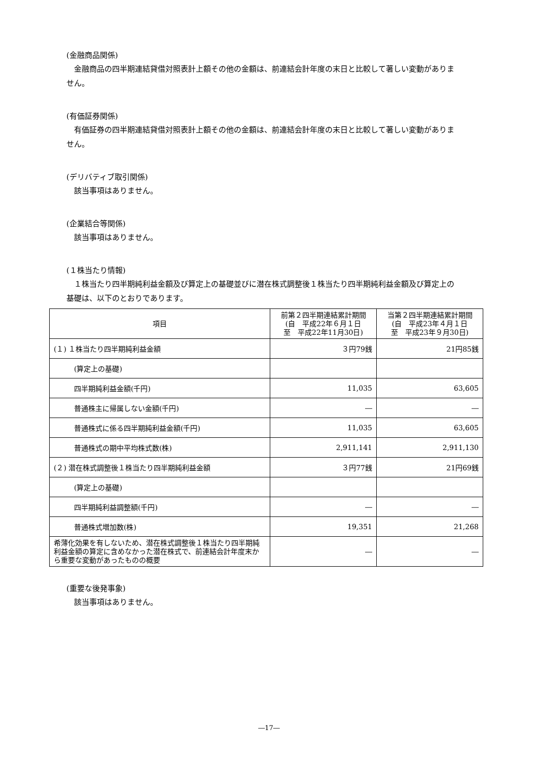(金融商品関係)
金融商品の四半期連結貸借対照表計上額その他の金額は、前連結会計年度の末日と比較して著しい変動がありま
せん。
(有価証券関係)
有価証券の四半期連結貸借対照表計上額その他の金額は、前連結会計年度の末日と比較して著しい変動がありま
せん。
(デリバティブ取引関係)
該当事項はありません。
(企業結合等関係)
該当事項はありません。
(１株当たり情報)
１株当たり四半期純利益金額及び算定上の基礎並びに潜在株式調整後１株当たり四半期純利益金額及び算定上の
基礎は、以下のとおりであります。
| 項目 | 前第２四半期連結累計期間 (自 平成22年６月１日 至 平成22年11月30日) | 当第２四半期連結累計期間 (自 平成23年４月１日 至 平成23年９月30日) |
| --- | --- | --- |
| (１) １株当たり四半期純利益金額 | ３円79銭 | 21円85銭 |
| (算定上の基礎) | | |
| 四半期純利益金額(千円) | 11,035 | 63,605 |
| 普通株主に帰属しない金額(千円) | ― | ― |
| 普通株式に係る四半期純利益金額(千円) | 11,035 | 63,605 |
| 普通株式の期中平均株式数(株) | 2,911,141 | 2,911,130 |
| (２) 潜在株式調整後１株当たり四半期純利益金額 | ３円77銭 | 21円69銭 |
| (算定上の基礎) | | |
| 四半期純利益調整額(千円) | ― | ― |
| 普通株式増加数(株) | 19,351 | 21,268 |
| 希薄化効果を有しないため、潜在株式調整後１株当たり四半期純利益金額の算定に含めなかった潜在株式で、前連結会計年度末から重要な変動があったものの概要 | ― | ― |
(重要な後発事象)
該当事項はありません。
―17―